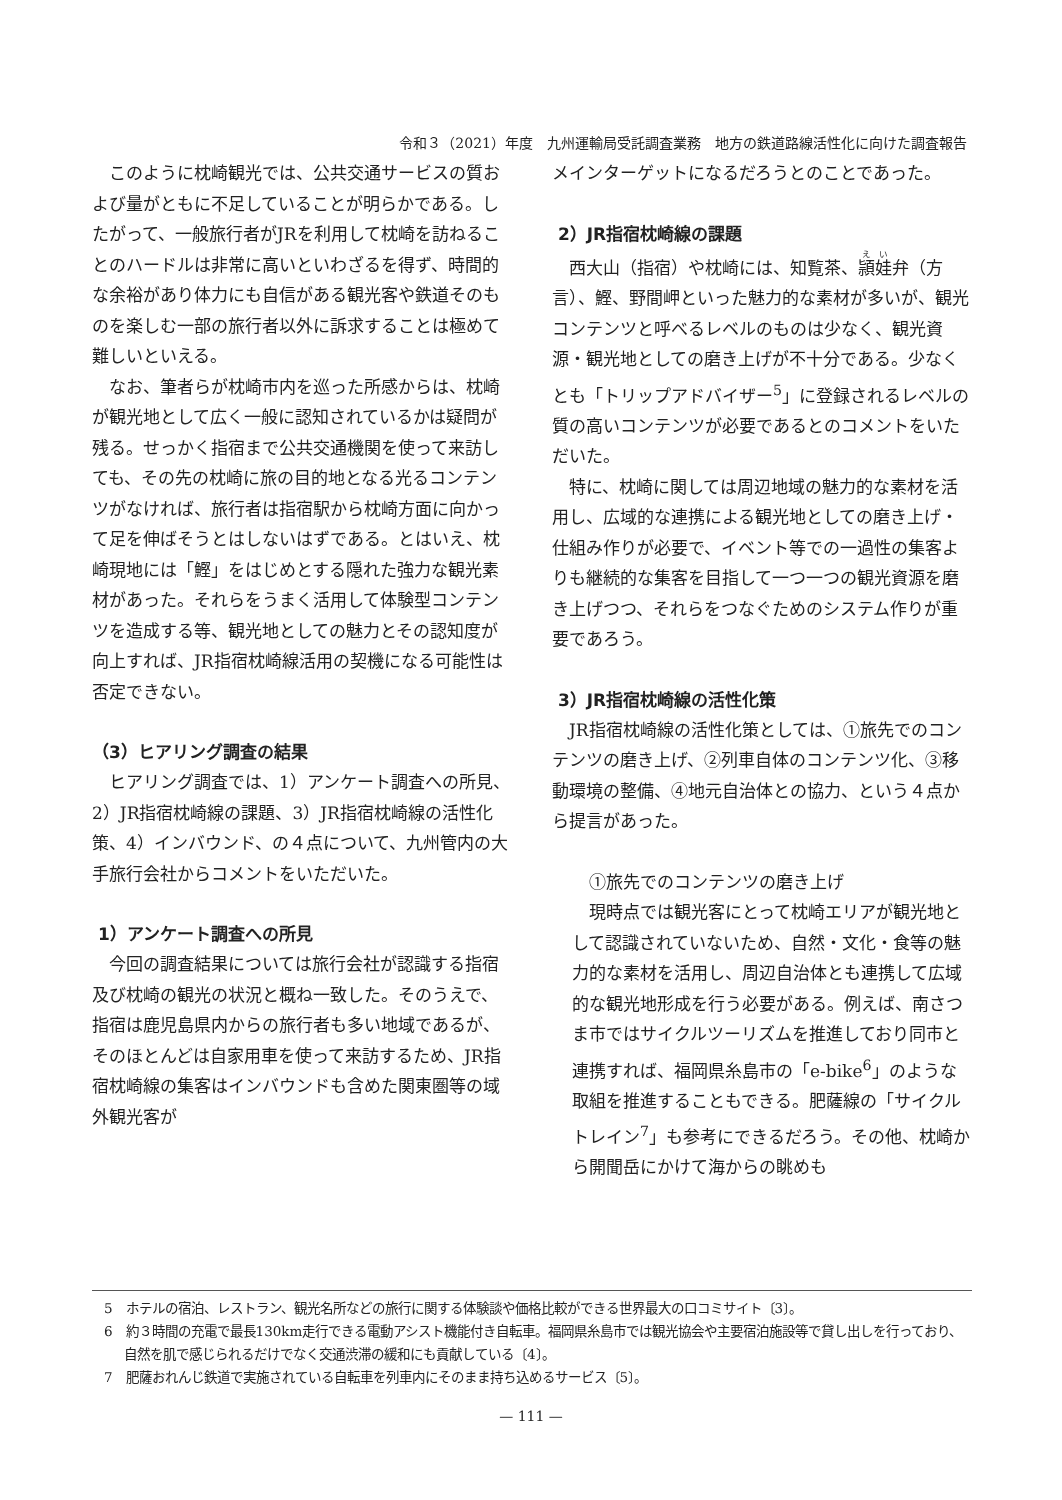令和３（2021）年度　九州運輸局受託調査業務　地方の鉄道路線活性化に向けた調査報告
このように枕崎観光では、公共交通サービスの質および量がともに不足していることが明らかである。したがって、一般旅行者がJRを利用して枕崎を訪ねることのハードルは非常に高いといわざるを得ず、時間的な余裕があり体力にも自信がある観光客や鉄道そのものを楽しむ一部の旅行者以外に訴求することは極めて難しいといえる。
なお、筆者らが枕崎市内を巡った所感からは、枕崎が観光地として広く一般に認知されているかは疑問が残る。せっかく指宿まで公共交通機関を使って来訪しても、その先の枕崎に旅の目的地となる光るコンテンツがなければ、旅行者は指宿駅から枕崎方面に向かって足を伸ばそうとはしないはずである。とはいえ、枕崎現地には「鰹」をはじめとする隠れた強力な観光素材があった。それらをうまく活用して体験型コンテンツを造成する等、観光地としての魅力とその認知度が向上すれば、JR指宿枕崎線活用の契機になる可能性は否定できない。
（3）ヒアリング調査の結果
ヒアリング調査では、1）アンケート調査への所見、2）JR指宿枕崎線の課題、3）JR指宿枕崎線の活性化策、4）インバウンド、の４点について、九州管内の大手旅行会社からコメントをいただいた。
1）アンケート調査への所見
今回の調査結果については旅行会社が認識する指宿及び枕崎の観光の状況と概ね一致した。そのうえで、指宿は鹿児島県内からの旅行者も多い地域であるが、そのほとんどは自家用車を使って来訪するため、JR指宿枕崎線の集客はインバウンドも含めた関東圏等の域外観光客が
メインターゲットになるだろうとのことであった。
2）JR指宿枕崎線の課題
西大山（指宿）や枕崎には、知覧茶、頴娃弁（方言）、鰹、野間岬といった魅力的な素材が多いが、観光コンテンツと呼べるレベルのものは少なく、観光資源・観光地としての磨き上げが不十分である。少なくとも「トリップアドバイザー<sup>5</sup>」に登録されるレベルの質の高いコンテンツが必要であるとのコメントをいただいた。
特に、枕崎に関しては周辺地域の魅力的な素材を活用し、広域的な連携による観光地としての磨き上げ・仕組み作りが必要で、イベント等での一過性の集客よりも継続的な集客を目指して一つ一つの観光資源を磨き上げつつ、それらをつなぐためのシステム作りが重要であろう。
3）JR指宿枕崎線の活性化策
JR指宿枕崎線の活性化策としては、①旅先でのコンテンツの磨き上げ、②列車自体のコンテンツ化、③移動環境の整備、④地元自治体との協力、という４点から提言があった。
①旅先でのコンテンツの磨き上げ
現時点では観光客にとって枕崎エリアが観光地として認識されていないため、自然・文化・食等の魅力的な素材を活用し、周辺自治体とも連携して広域的な観光地形成を行う必要がある。例えば、南さつま市ではサイクルツーリズムを推進しており同市と連携すれば、福岡県糸島市の「e-bike<sup>6</sup>」のような取組を推進することもできる。肥薩線の「サイクルトレイン<sup>7</sup>」も参考にできるだろう。その他、枕崎から開聞岳にかけて海からの眺めも
5　ホテルの宿泊、レストラン、観光名所などの旅行に関する体験談や価格比較ができる世界最大の口コミサイト〔3〕。
6　約３時間の充電で最長130km走行できる電動アシスト機能付き自転車。福岡県糸島市では観光協会や主要宿泊施設等で貸し出しを行っており、自然を肌で感じられるだけでなく交通渋滞の緩和にも貢献している〔4〕。
7　肥薩おれんじ鉄道で実施されている自転車を列車内にそのまま持ち込めるサービス〔5〕。
— 111 —